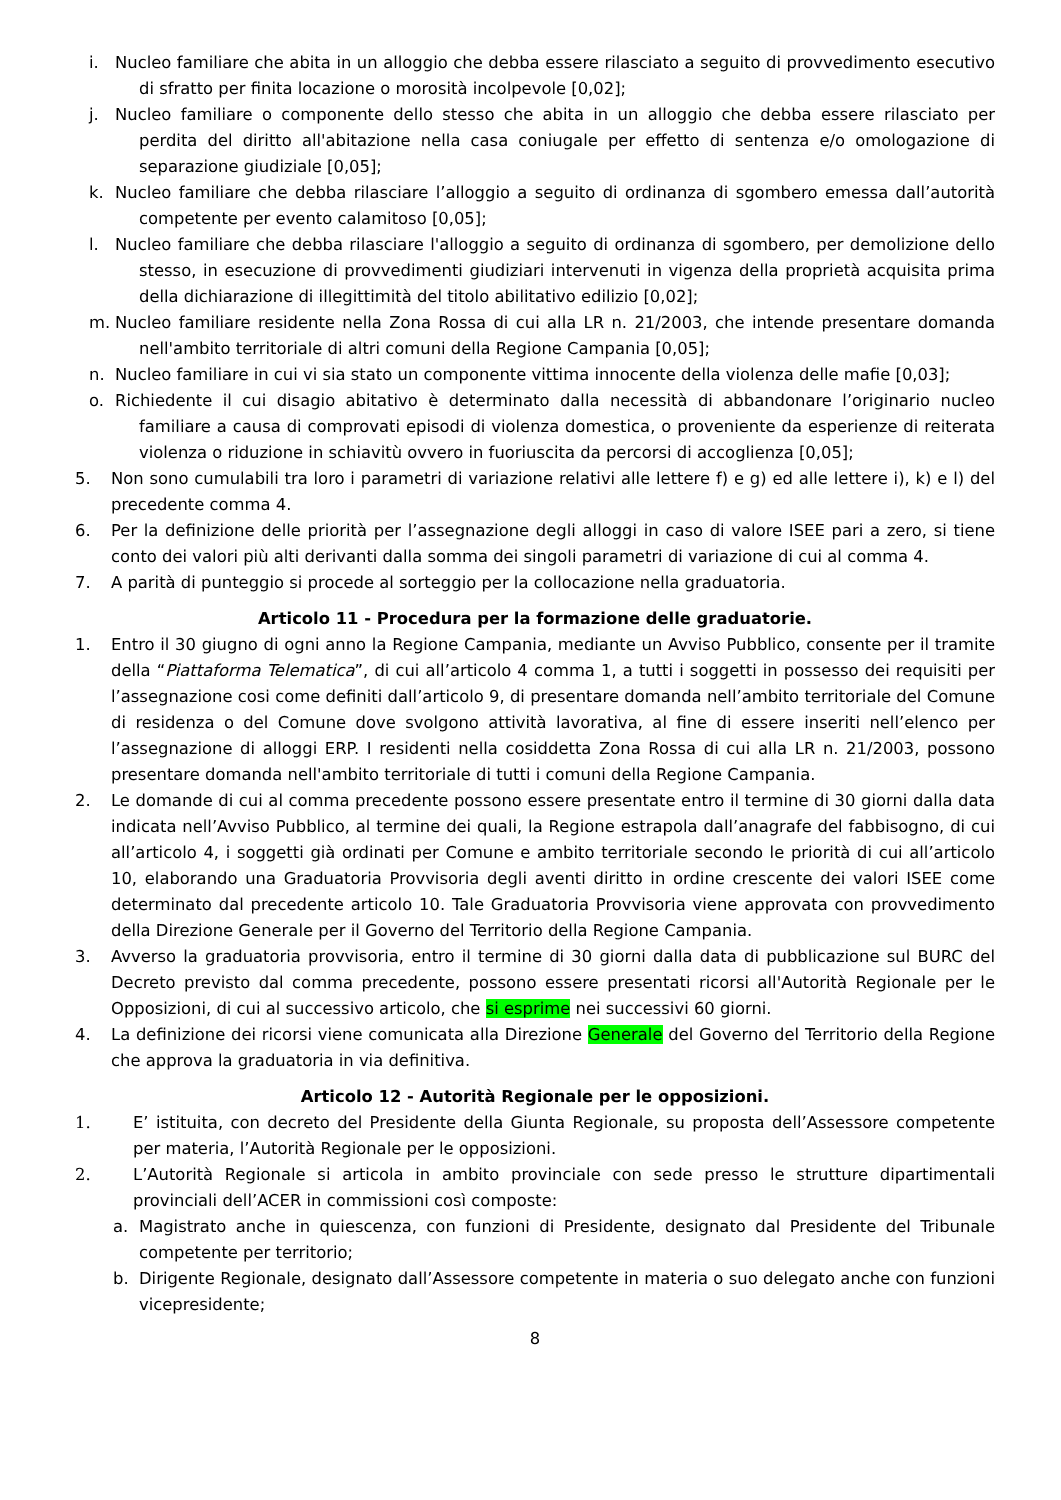i. Nucleo familiare che abita in un alloggio che debba essere rilasciato a seguito di provvedimento esecutivo di sfratto per finita locazione o morosità incolpevole [0,02];
j. Nucleo familiare o componente dello stesso che abita in un alloggio che debba essere rilasciato per perdita del diritto all'abitazione nella casa coniugale per effetto di sentenza e/o omologazione di separazione giudiziale [0,05];
k. Nucleo familiare che debba rilasciare l’alloggio a seguito di ordinanza di sgombero emessa dall’autorità competente per evento calamitoso [0,05];
l. Nucleo familiare che debba rilasciare l'alloggio a seguito di ordinanza di sgombero, per demolizione dello stesso, in esecuzione di provvedimenti giudiziari intervenuti in vigenza della proprietà acquisita prima della dichiarazione di illegittimità del titolo abilitativo edilizio [0,02];
m. Nucleo familiare residente nella Zona Rossa di cui alla LR n. 21/2003, che intende presentare domanda nell'ambito territoriale di altri comuni della Regione Campania [0,05];
n. Nucleo familiare in cui vi sia stato un componente vittima innocente della violenza delle mafie [0,03];
o. Richiedente il cui disagio abitativo è determinato dalla necessità di abbandonare l’originario nucleo familiare a causa di comprovati episodi di violenza domestica, o proveniente da esperienze di reiterata violenza o riduzione in schiavitù ovvero in fuoriuscita da percorsi di accoglienza [0,05];
5. Non sono cumulabili tra loro i parametri di variazione relativi alle lettere f) e g) ed alle lettere i), k) e l) del precedente comma 4.
6. Per la definizione delle priorità per l’assegnazione degli alloggi in caso di valore ISEE pari a zero, si tiene conto dei valori più alti derivanti dalla somma dei singoli parametri di variazione di cui al comma 4.
7. A parità di punteggio si procede al sorteggio per la collocazione nella graduatoria.
Articolo 11 - Procedura per la formazione delle graduatorie.
1. Entro il 30 giugno di ogni anno la Regione Campania, mediante un Avviso Pubblico, consente per il tramite della “Piattaforma Telematica”, di cui all’articolo 4 comma 1, a tutti i soggetti in possesso dei requisiti per l’assegnazione cosi come definiti dall’articolo 9, di presentare domanda nell’ambito territoriale del Comune di residenza o del Comune dove svolgono attività lavorativa, al fine di essere inseriti nell’elenco per l’assegnazione di alloggi ERP. I residenti nella cosiddetta Zona Rossa di cui alla LR n. 21/2003, possono presentare domanda nell'ambito territoriale di tutti i comuni della Regione Campania.
2. Le domande di cui al comma precedente possono essere presentate entro il termine di 30 giorni dalla data indicata nell’Avviso Pubblico, al termine dei quali, la Regione estrapola dall’anagrafe del fabbisogno, di cui all’articolo 4, i soggetti già ordinati per Comune e ambito territoriale secondo le priorità di cui all’articolo 10, elaborando una Graduatoria Provvisoria degli aventi diritto in ordine crescente dei valori ISEE come determinato dal precedente articolo 10. Tale Graduatoria Provvisoria viene approvata con provvedimento della Direzione Generale per il Governo del Territorio della Regione Campania.
3. Avverso la graduatoria provvisoria, entro il termine di 30 giorni dalla data di pubblicazione sul BURC del Decreto previsto dal comma precedente, possono essere presentati ricorsi all'Autorità Regionale per le Opposizioni, di cui al successivo articolo, che si esprime nei successivi 60 giorni.
4. La definizione dei ricorsi viene comunicata alla Direzione Generale del Governo del Territorio della Regione che approva la graduatoria in via definitiva.
Articolo 12 - Autorità Regionale per le opposizioni.
1. E’ istituita, con decreto del Presidente della Giunta Regionale, su proposta dell’Assessore competente per materia, l’Autorità Regionale per le opposizioni.
2. L’Autorità Regionale si articola in ambito provinciale con sede presso le strutture dipartimentali provinciali dell’ACER in commissioni così composte:
a. Magistrato anche in quiescenza, con funzioni di Presidente, designato dal Presidente del Tribunale competente per territorio;
b. Dirigente Regionale, designato dall’Assessore competente in materia o suo delegato anche con funzioni vicepresidente;
8